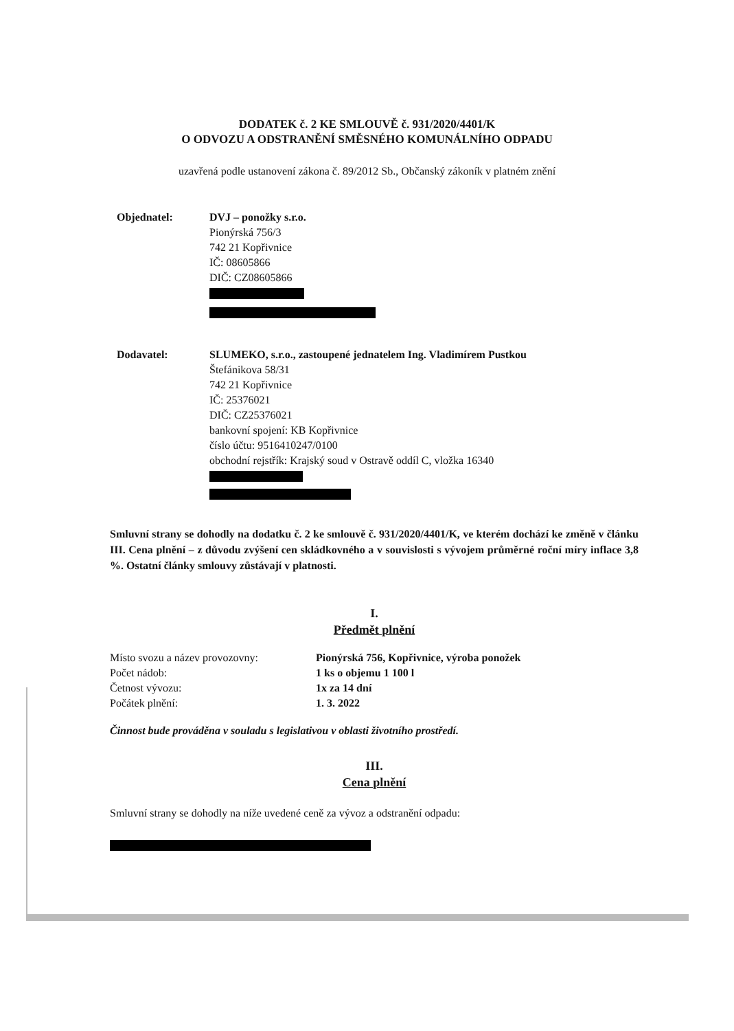DODATEK č. 2 KE SMLOUVĚ č. 931/2020/4401/K
O ODVOZU A ODSTRANĚNÍ SMĚSNÉHO KOMUNÁLNÍHO ODPADU
uzavřená podle ustanovení zákona č. 89/2012 Sb., Občanský zákoník v platném znění
Objednatel: DVJ – ponožky s.r.o.
Pionýrská 756/3
742 21 Kopřivnice
IČ: 08605866
DIČ: CZ08605866
Dodavatel: SLUMEKO, s.r.o., zastoupené jednatelem Ing. Vladimírem Pustkou
Štefánikova 58/31
742 21 Kopřivnice
IČ: 25376021
DIČ: CZ25376021
bankovní spojení: KB Kopřivnice
číslo účtu: 9516410247/0100
obchodní rejstřík: Krajský soud v Ostravě oddíl C, vložka 16340
Smluvní strany se dohodly na dodatku č. 2 ke smlouvě č. 931/2020/4401/K, ve kterém dochází ke změně v článku III. Cena plnění – z důvodu zvýšení cen skládkovného a v souvislosti s vývojem průměrné roční míry inflace 3,8 %. Ostatní články smlouvy zůstávají v platnosti.
I.
Předmět plnění
Místo svozu a název provozovny: Pionýrská 756, Kopřivnice, výroba ponožek
Počet nádob: 1 ks o objemu 1 100 l
Četnost vývozu: 1x za 14 dní
Počátek plnění: 1. 3. 2022
Činnost bude prováděna v souladu s legislativou v oblasti životního prostředí.
III.
Cena plnění
Smluvní strany se dohodly na níže uvedené ceně za vývoz a odstranění odpadu: